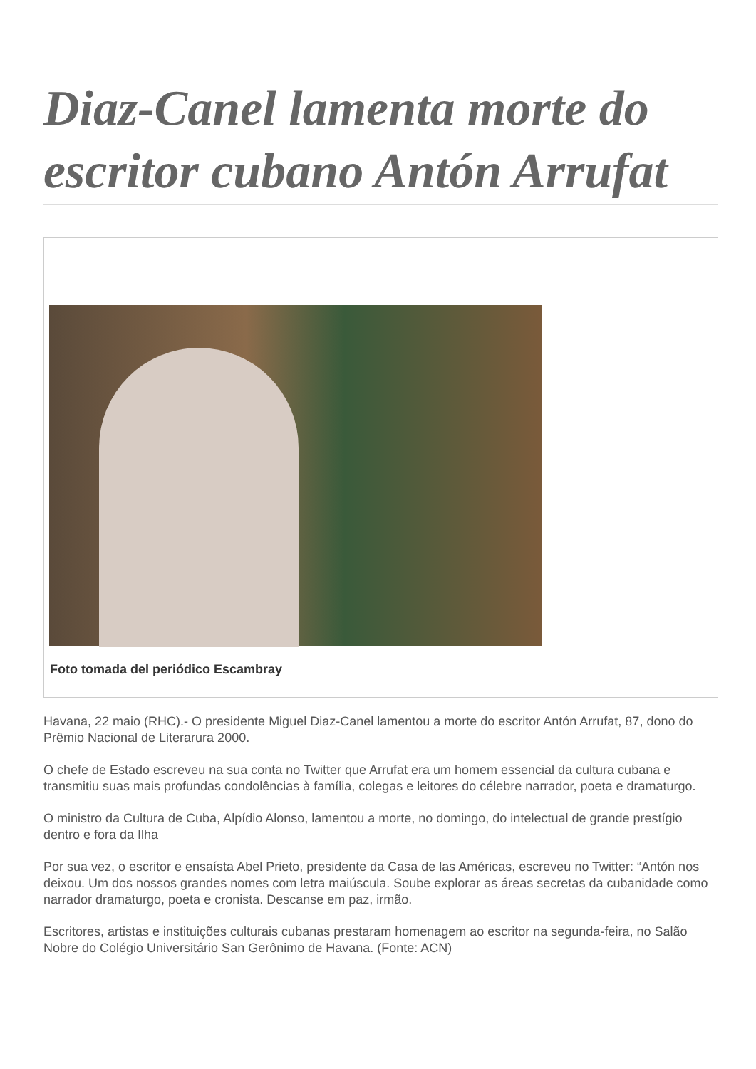Diaz-Canel lamenta morte do escritor cubano Antón Arrufat
Foto tomada del periódico Escambray
Havana, 22 maio (RHC).- O presidente Miguel Diaz-Canel lamentou a morte do escritor Antón Arrufat, 87, dono do Prêmio Nacional de Literarura 2000.
O chefe de Estado escreveu na sua conta no Twitter que Arrufat era um homem essencial da cultura cubana e transmitiu suas mais profundas condolências à família, colegas e leitores do célebre narrador, poeta e dramaturgo.
O ministro da Cultura de Cuba, Alpídio Alonso, lamentou a morte, no domingo, do intelectual de grande prestígio dentro e fora da Ilha
Por sua vez, o escritor e ensaísta Abel Prieto, presidente da Casa de las Américas, escreveu no Twitter: “Antón nos deixou. Um dos nossos grandes nomes com letra maiúscula. Soube explorar as áreas secretas da cubanidade como narrador dramaturgo, poeta e cronista. Descanse em paz, irmão.
Escritores, artistas e instituições culturais cubanas prestaram homenagem ao escritor na segunda-feira, no Salão Nobre do Colégio Universitário San Gerônimo de Havana. (Fonte: ACN)